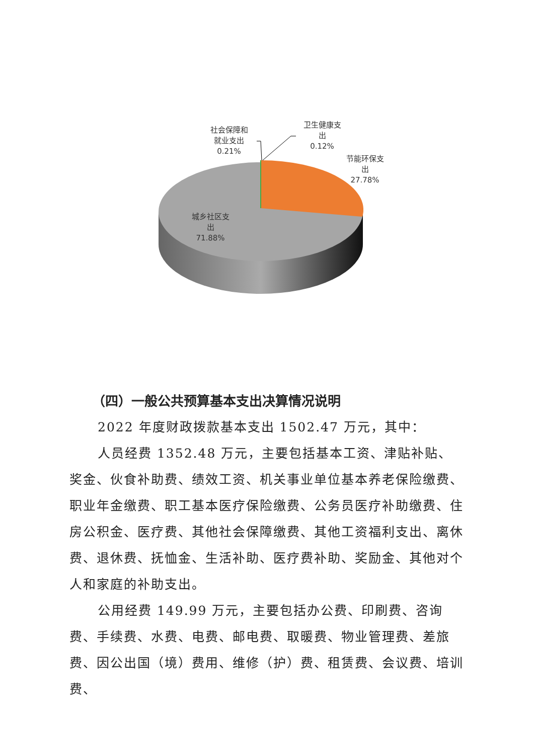社会保障和
就业支出
0.21%
卫生健康支
出
0.12%
节能环保支
出
27.78%
城乡社区支
出
71.88%
（四）一般公共预算基本支出决算情况说明
2022 年度财政拨款基本支出 1502.47 万元，其中：
人员经费 1352.48 万元，主要包括基本工资、津贴补贴、奖金、伙食补助费、绩效工资、机关事业单位基本养老保险缴费、职业年金缴费、职工基本医疗保险缴费、公务员医疗补助缴费、住房公积金、医疗费、其他社会保障缴费、其他工资福利支出、离休费、退休费、抚恤金、生活补助、医疗费补助、奖励金、其他对个人和家庭的补助支出。
公用经费 149.99 万元，主要包括办公费、印刷费、咨询费、手续费、水费、电费、邮电费、取暖费、物业管理费、差旅费、因公出国（境）费用、维修（护）费、租赁费、会议费、培训费、